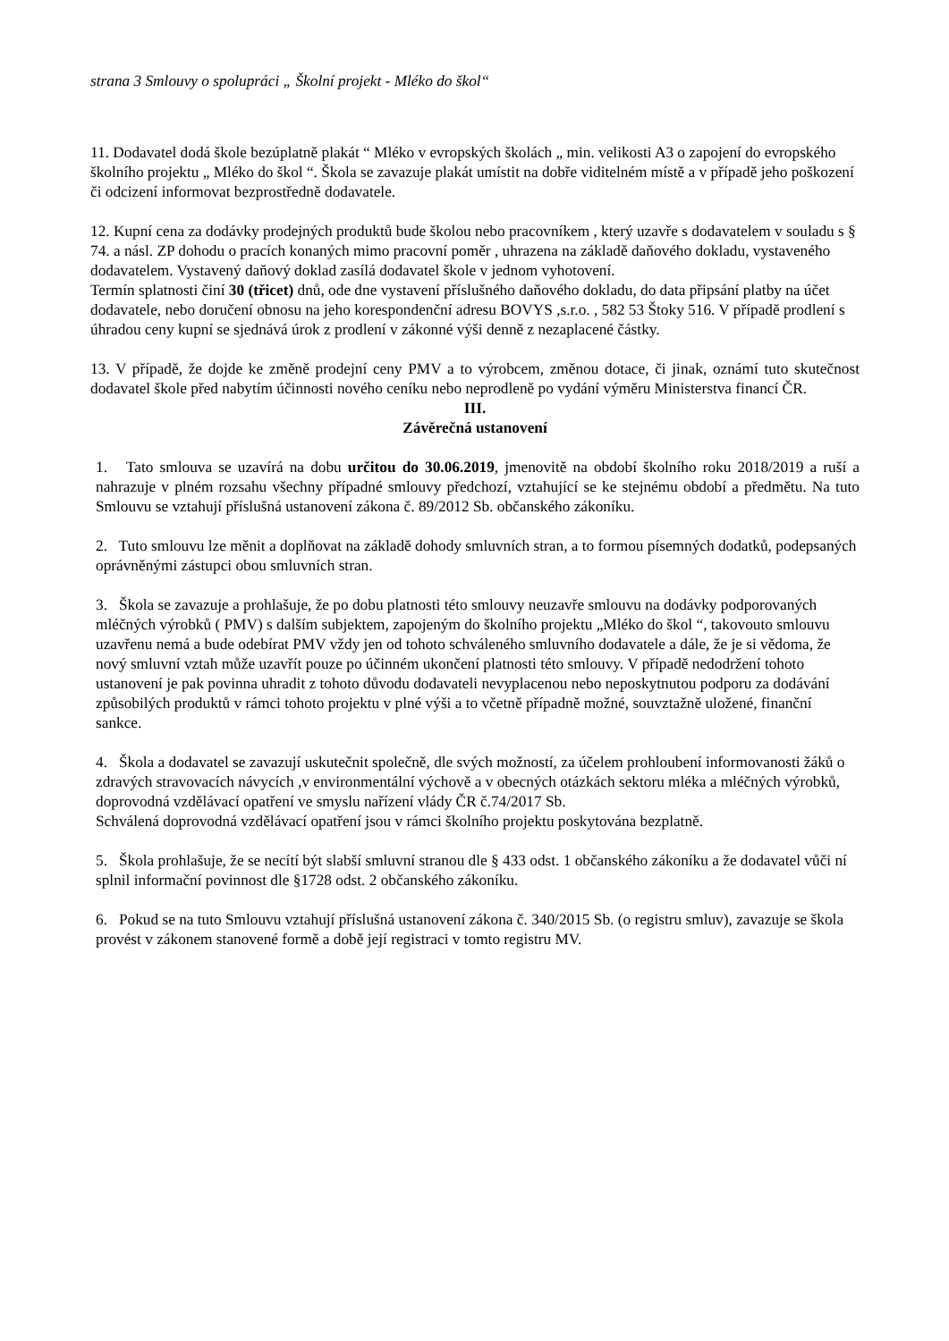strana 3 Smlouvy o spolupráci „ Školní projekt - Mléko do škol“
11. Dodavatel dodá škole bezúplatně plakát “ Mléko v evropských školách „ min. velikosti A3 o zapojení do evropského školního projektu „ Mléko do škol “. Škola se zavazuje plakát umístit na dobře viditelném místě a v případě jeho poškození či odcizení informovat bezprostředně dodavatele.
12. Kupní cena za dodávky prodejných produktů bude školou nebo pracovníkem , který uzavře s dodavatelem v souladu s § 74. a násl. ZP dohodu o pracích konaných mimo pracovní poměr , uhrazena na základě daňového dokladu, vystaveného dodavatelem. Vystavený daňový doklad zasílá dodavatel škole v jednom vyhotovení.
Termín splatnosti činí 30 (třicet) dnů, ode dne vystavení příslušného daňového dokladu, do data připsání platby na účet dodavatele, nebo doručení obnosu na jeho korespondenční adresu BOVYS ,s.r.o. , 582 53 Štoky 516. V případě prodlení s úhradou ceny kupní se sjednává úrok z prodlení v zákonné výši denně z nezaplacené částky.
13. V případě, že dojde ke změně prodejní ceny PMV a to výrobcem, změnou dotace, či jinak, oznámí tuto skutečnost dodavatel škole před nabytím účinnosti nového ceníku nebo neprodleně po vydání výměru Ministerstva financí ČR.
III.
Závěrečná ustanovení
1. Tato smlouva se uzavírá na dobu určitou do 30.06.2019, jmenovitě na období školního roku 2018/2019 a ruší a nahrazuje v plném rozsahu všechny případné smlouvy předchozí, vztahující se ke stejnému období a předmětu. Na tuto Smlouvu se vztahují příslušná ustanovení zákona č. 89/2012 Sb. občanského zákoníku.
2. Tuto smlouvu lze měnit a doplňovat na základě dohody smluvních stran, a to formou písemných dodatků, podepsaných oprávněnými zástupci obou smluvních stran.
3. Škola se zavazuje a prohlašuje, že po dobu platnosti této smlouvy neuzavře smlouvu na dodávky podporovaných mléčných výrobků ( PMV) s dalším subjektem, zapojeným do školního projektu „Mléko do škol “, takovouto smlouvu uzavřenu nemá a bude odebírat PMV vždy jen od tohoto schváleného smluvního dodavatele a dále, že je si vědoma, že nový smluvní vztah může uzavřít pouze po účinném ukončení platnosti této smlouvy. V případě nedodržení tohoto ustanovení je pak povinna uhradit z tohoto důvodu dodavateli nevyplacenou nebo neposkytnutou podporu za dodávání způsobilých produktů v rámci tohoto projektu v plné výši a to včetně případně možné, souvztažně uložené, finanční sankce.
4. Škola a dodavatel se zavazují uskutečnit společně, dle svých možností, za účelem prohloubení informovanosti žáků o zdravých stravovacích návycích ,v environmentální výchově a v obecných otázkách sektoru mléka a mléčných výrobků, doprovodná vzdělávací opatření ve smyslu nařízení vlády ČR č.74/2017 Sb.
Schválená doprovodná vzdělávací opatření jsou v rámci školního projektu poskytována bezplatně.
5. Škola prohlašuje, že se necítí být slabší smluvní stranou dle § 433 odst. 1 občanského zákoníku a že dodavatel vůči ní splnil informační povinnost dle §1728 odst. 2 občanského zákoníku.
6. Pokud se na tuto Smlouvu vztahují příslušná ustanovení zákona č. 340/2015 Sb. (o registru smluv), zavazuje se škola provést v zákonem stanovené formě a době její registraci v tomto registru MV.